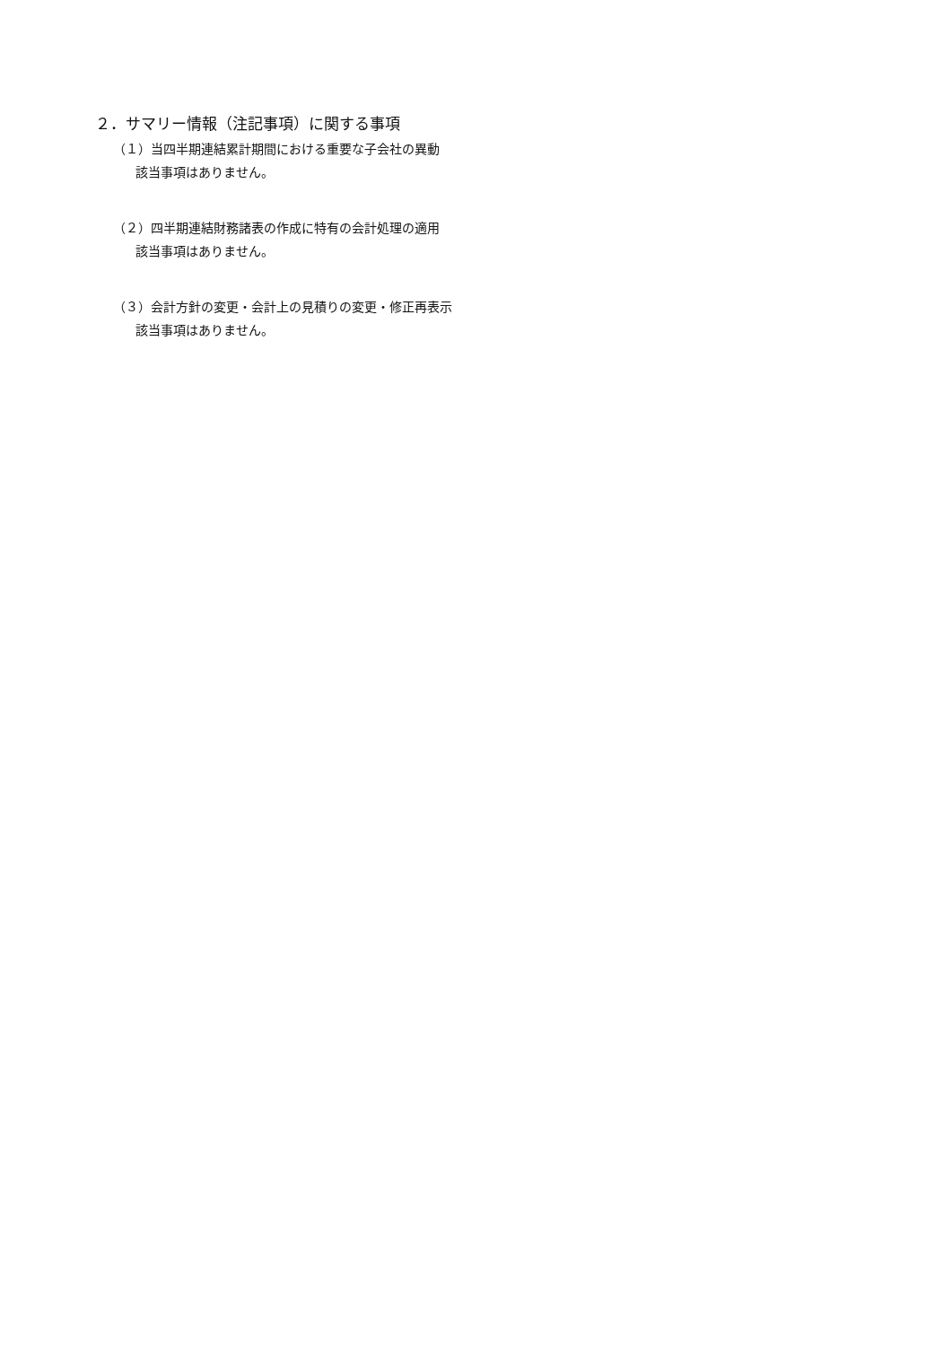２．サマリー情報（注記事項）に関する事項
（１）当四半期連結累計期間における重要な子会社の異動
該当事項はありません。
（２）四半期連結財務諸表の作成に特有の会計処理の適用
該当事項はありません。
（３）会計方針の変更・会計上の見積りの変更・修正再表示
該当事項はありません。